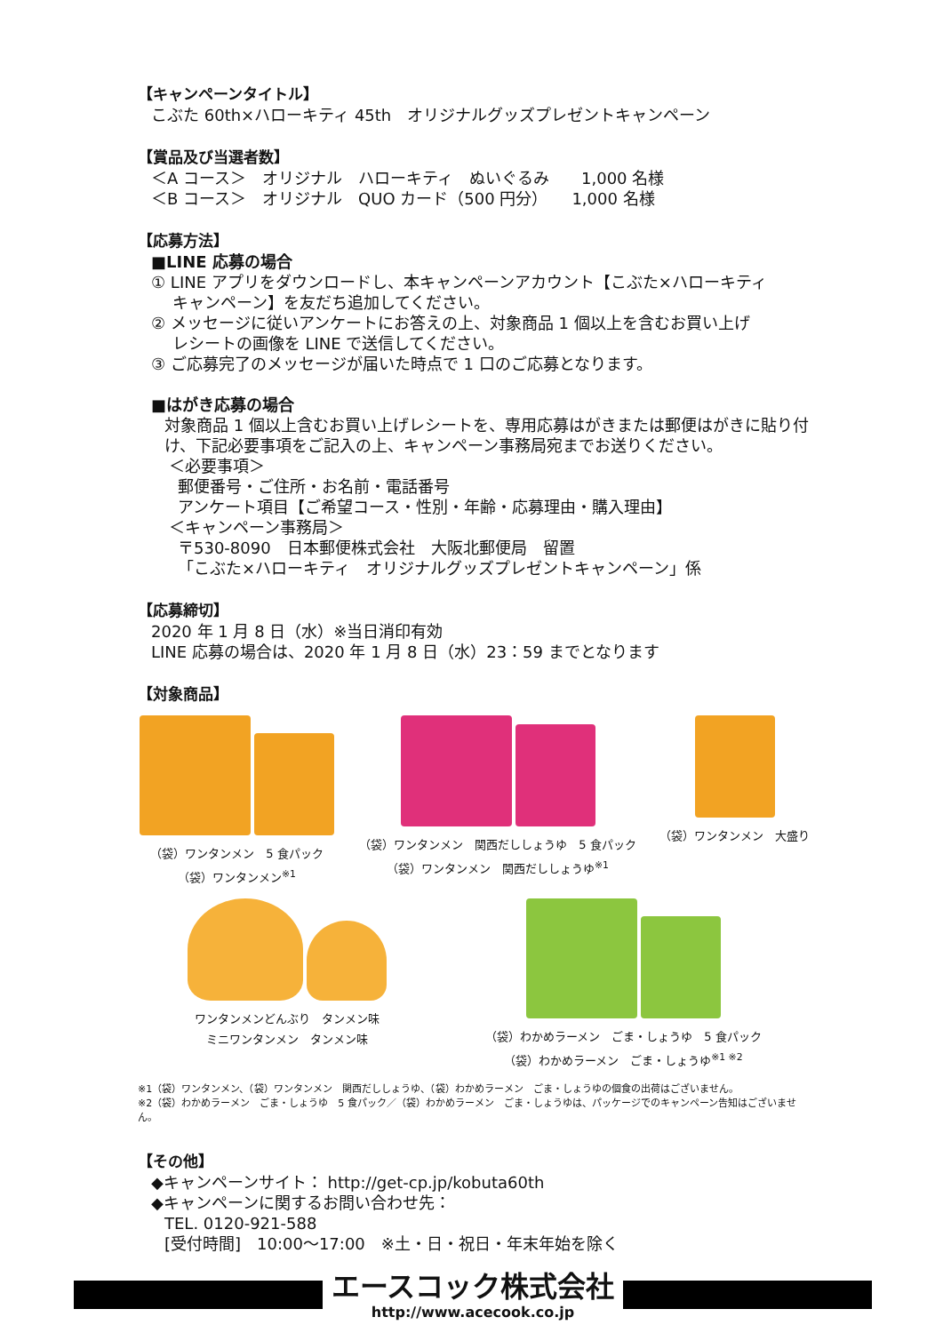【キャンペーンタイトル】
こぶた 60th×ハローキティ 45th　オリジナルグッズプレゼントキャンペーン
【賞品及び当選者数】
＜A コース＞　オリジナル　ハローキティ　ぬいぐるみ　　1,000 名様
＜B コース＞　オリジナル　QUO カード（500 円分）　　1,000 名様
【応募方法】
■LINE 応募の場合
① LINE アプリをダウンロードし、本キャンペーンアカウント【こぶた×ハローキティ
　 キャンペーン】を友だち追加してください。
② メッセージに従いアンケートにお答えの上、対象商品 1 個以上を含むお買い上げ
　 レシートの画像を LINE で送信してください。
③ ご応募完了のメッセージが届いた時点で 1 口のご応募となります。
■はがき応募の場合
対象商品 1 個以上含むお買い上げレシートを、専用応募はがきまたは郵便はがきに貼り付け、下記必要事項をご記入の上、キャンペーン事務局宛までお送りください。
＜必要事項＞
郵便番号・ご住所・お名前・電話番号
アンケート項目【ご希望コース・性別・年齢・応募理由・購入理由】
＜キャンペーン事務局＞
〒530-8090　日本郵便株式会社　大阪北郵便局　留置
「こぶた×ハローキティ　オリジナルグッズプレゼントキャンペーン」係
【応募締切】
2020 年 1 月 8 日（水）※当日消印有効
LINE 応募の場合は、2020 年 1 月 8 日（水）23：59 までとなります
【対象商品】
（袋）ワンタンメン　5 食パック
（袋）ワンタンメン<sup>※1</sup>
（袋）ワンタンメン　関西だししょうゆ　5 食パック
（袋）ワンタンメン　関西だししょうゆ<sup>※1</sup>
（袋）ワンタンメン　大盛り
ワンタンメンどんぶり　タンメン味
ミニワンタンメン　タンメン味
（袋）わかめラーメン　ごま・しょうゆ　5 食パック
（袋）わかめラーメン　ごま・しょうゆ<sup>※1 ※2</sup>
※1（袋）ワンタンメン、（袋）ワンタンメン　関西だししょうゆ、（袋）わかめラーメン　ごま・しょうゆの個食の出荷はございません。
※2（袋）わかめラーメン　ごま・しょうゆ　5 食パック／（袋）わかめラーメン　ごま・しょうゆは、パッケージでのキャンペーン告知はございません。
【その他】
◆キャンペーンサイト： http://get-cp.jp/kobuta60th
◆キャンペーンに関するお問い合わせ先：
TEL. 0120-921-588
[受付時間]　10:00～17:00　※土・日・祝日・年末年始を除く
エースコック株式会社
http://www.acecook.co.jp